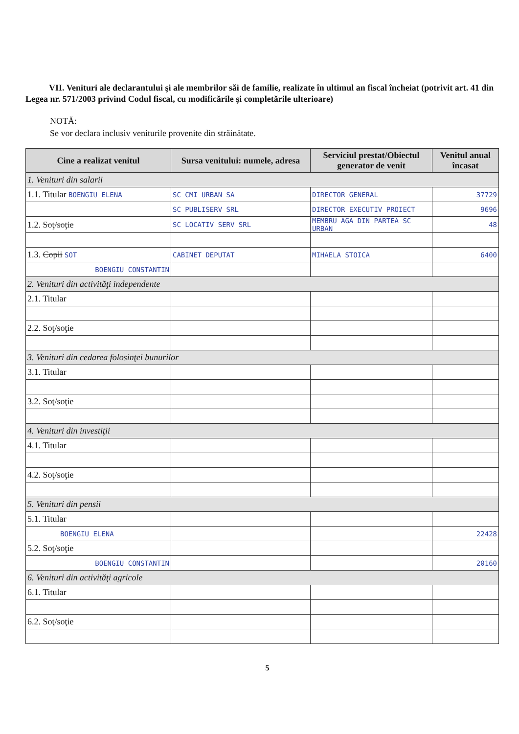VII. Venituri ale declarantului şi ale membrilor săi de familie, realizate în ultimul an fiscal încheiat (potrivit art. 41 din Legea nr. 571/2003 privind Codul fiscal, cu modificările şi completările ulterioare)
NOTĂ:
Se vor declara inclusiv veniturile provenite din străinătate.
| Cine a realizat venitul | Sursa venitului: numele, adresa | Serviciul prestat/Obiectul generator de venit | Venitul anual încasat |
| --- | --- | --- | --- |
| 1. Venituri din salarii | | | |
| 1.1. Titular BOENGIU ELENA | SC CMI URBAN SA | DIRECTOR GENERAL | 37729 |
| | SC PUBLISERV SRL | DIRECTOR EXECUTIV PROIECT | 9696 |
| 1.2. Soţ/soţie | SC LOCATIV SERV SRL | MEMBRU AGA DIN PARTEA SC URBAN | 48 |
| 1.3. Copii SOT | CABINET DEPUTAT | MIHAELA STOICA | 6400 |
| BOENGIU CONSTANTIN | | | |
| 2. Venituri din activităţi independente | | | |
| 2.1. Titular | | | |
| 2.2. Soţ/soţie | | | |
| 3. Venituri din cedarea folosinţei bunurilor | | | |
| 3.1. Titular | | | |
| 3.2. Soţ/soţie | | | |
| 4. Venituri din investiţii | | | |
| 4.1. Titular | | | |
| 4.2. Soţ/soţie | | | |
| 5. Venituri din pensii | | | |
| 5.1. Titular | | | |
| BOENGIU ELENA | | | 22428 |
| 5.2. Soţ/soţie | | | |
| BOENGIU CONSTANTIN | | | 20160 |
| 6. Venituri din activităţi agricole | | | |
| 6.1. Titular | | | |
| 6.2. Soţ/soţie | | | |
5